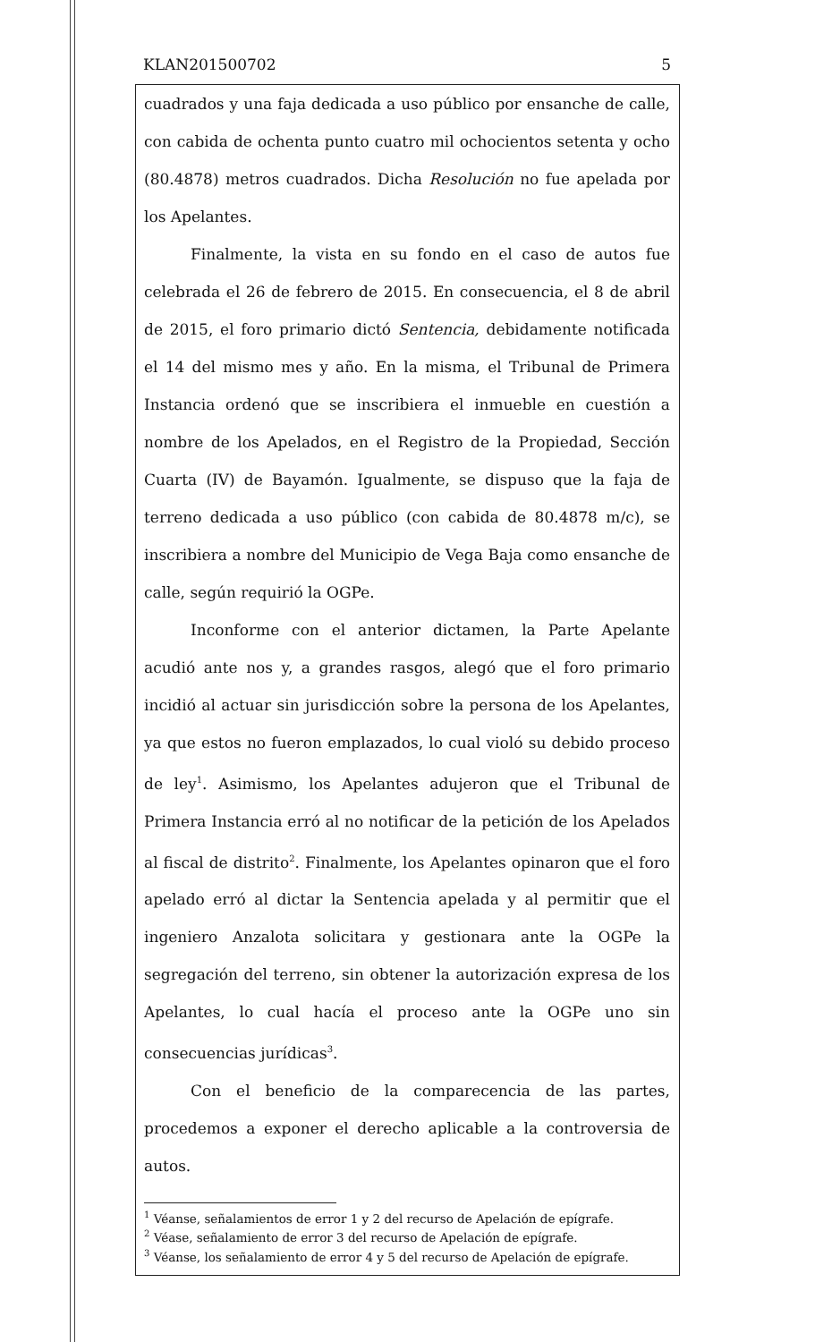KLAN201500702 5
cuadrados y una faja dedicada a uso público por ensanche de calle, con cabida de ochenta punto cuatro mil ochocientos setenta y ocho (80.4878) metros cuadrados. Dicha Resolución no fue apelada por los Apelantes.
Finalmente, la vista en su fondo en el caso de autos fue celebrada el 26 de febrero de 2015. En consecuencia, el 8 de abril de 2015, el foro primario dictó Sentencia, debidamente notificada el 14 del mismo mes y año. En la misma, el Tribunal de Primera Instancia ordenó que se inscribiera el inmueble en cuestión a nombre de los Apelados, en el Registro de la Propiedad, Sección Cuarta (IV) de Bayamón. Igualmente, se dispuso que la faja de terreno dedicada a uso público (con cabida de 80.4878 m/c), se inscribiera a nombre del Municipio de Vega Baja como ensanche de calle, según requirió la OGPe.
Inconforme con el anterior dictamen, la Parte Apelante acudió ante nos y, a grandes rasgos, alegó que el foro primario incidió al actuar sin jurisdicción sobre la persona de los Apelantes, ya que estos no fueron emplazados, lo cual violó su debido proceso de ley<sup>1</sup>. Asimismo, los Apelantes adujeron que el Tribunal de Primera Instancia erró al no notificar de la petición de los Apelados al fiscal de distrito<sup>2</sup>. Finalmente, los Apelantes opinaron que el foro apelado erró al dictar la Sentencia apelada y al permitir que el ingeniero Anzalota solicitara y gestionara ante la OGPe la segregación del terreno, sin obtener la autorización expresa de los Apelantes, lo cual hacía el proceso ante la OGPe uno sin consecuencias jurídicas<sup>3</sup>.
Con el beneficio de la comparecencia de las partes, procedemos a exponer el derecho aplicable a la controversia de autos.
<sup>1</sup> Véanse, señalamientos de error 1 y 2 del recurso de Apelación de epígrafe.
<sup>2</sup> Véase, señalamiento de error 3 del recurso de Apelación de epígrafe.
<sup>3</sup> Véanse, los señalamiento de error 4 y 5 del recurso de Apelación de epígrafe.